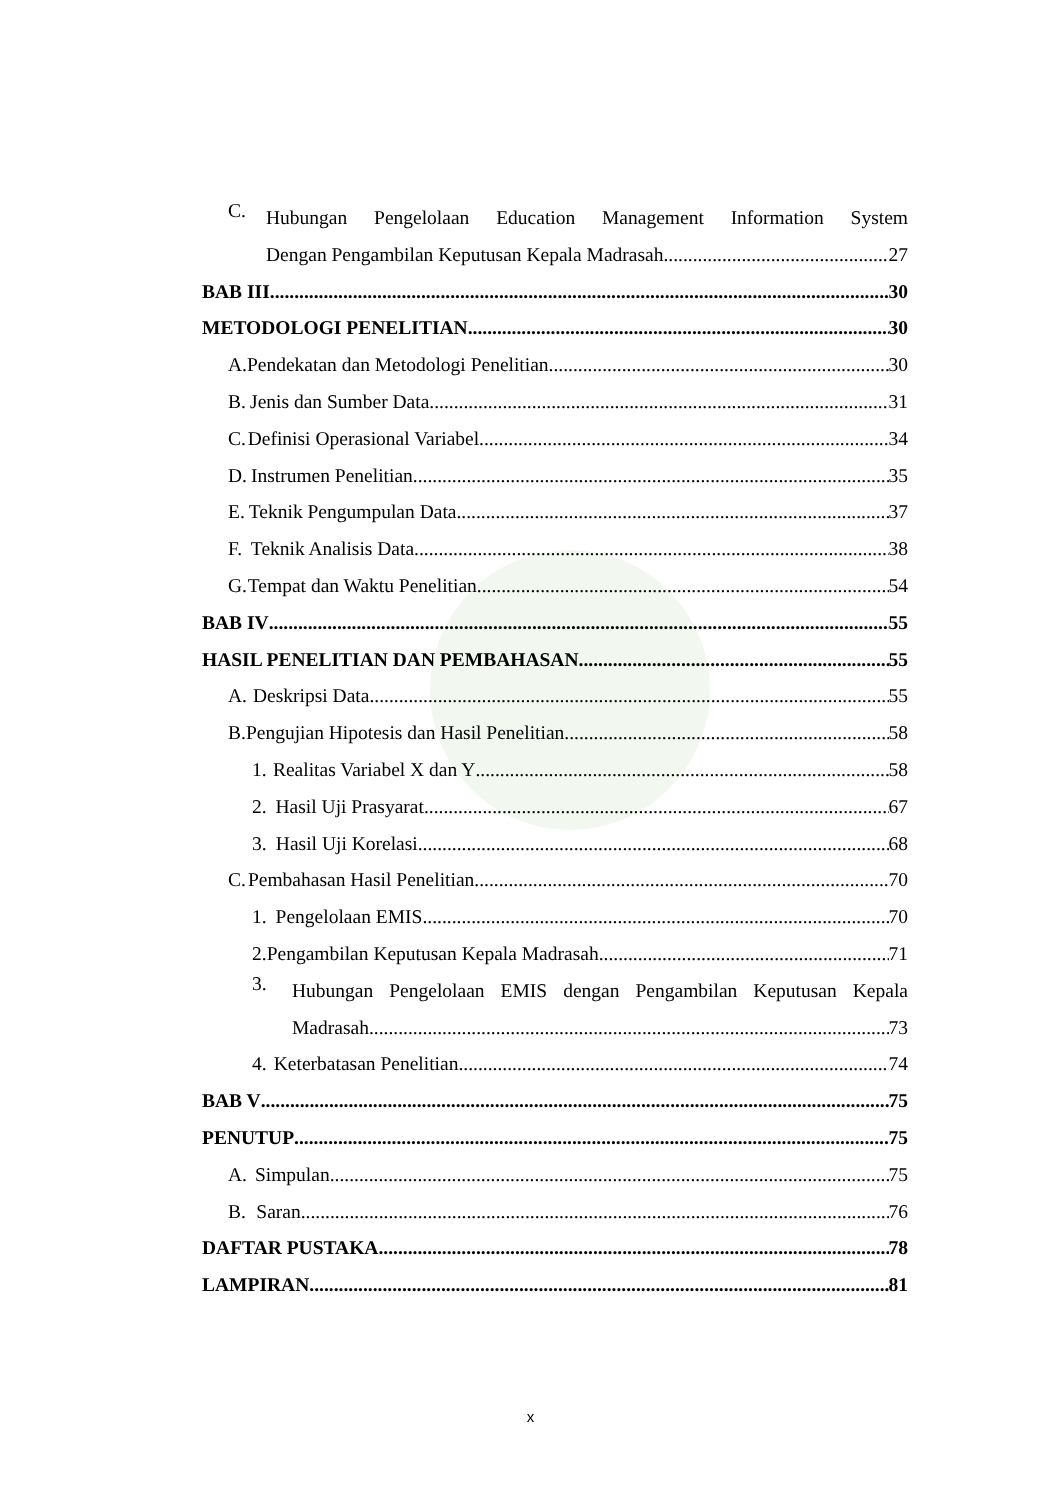C. Hubungan Pengelolaan Education Management Information System
Dengan Pengambilan Keputusan Kepala Madrasah 27
BAB III 30
METODOLOGI PENELITIAN 30
A. Pendekatan dan Metodologi Penelitian 30
B. Jenis dan Sumber Data 31
C. Definisi Operasional Variabel 34
D. Instrumen Penelitian 35
E. Teknik Pengumpulan Data 37
F. Teknik Analisis Data 38
G. Tempat dan Waktu Penelitian 54
BAB IV 55
HASIL PENELITIAN DAN PEMBAHASAN 55
A. Deskripsi Data 55
B. Pengujian Hipotesis dan Hasil Penelitian 58
1. Realitas Variabel X dan Y 58
2. Hasil Uji Prasyarat 67
3. Hasil Uji Korelasi 68
C. Pembahasan Hasil Penelitian 70
1. Pengelolaan EMIS 70
2. Pengambilan Keputusan Kepala Madrasah 71
3. Hubungan Pengelolaan EMIS dengan Pengambilan Keputusan Kepala
Madrasah 73
4. Keterbatasan Penelitian 74
BAB V 75
PENUTUP 75
A. Simpulan 75
B. Saran 76
DAFTAR PUSTAKA 78
LAMPIRAN 81
x